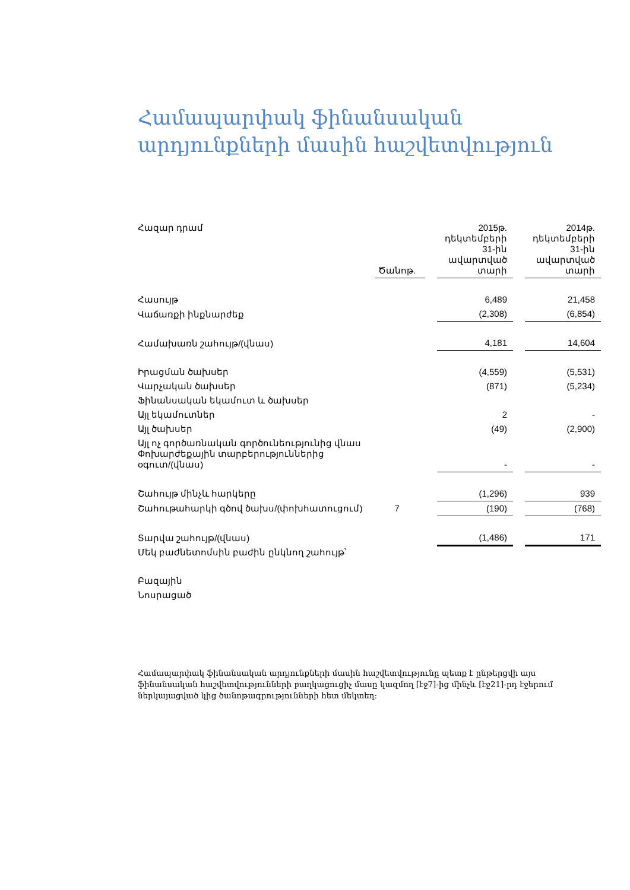Համապարփակ ֆինանսական
արդյունքների մասին հաշվետվություն
| Հազար դրամ | Ծանոթ. | | 2015թ. դեկտեմբերի 31-ին ավարտված տարի | | 2014թ. դեկտեմբերի 31-ին ավարտված տարի |
| Հասույթ | | | 6,489 | | 21,458 |
| Վաճառքի ինքնարժեք | | | (2,308) | | (6,854) |
| Համախառն շահույթ/(վնաս) | | | 4,181 | | 14,604 |
| Իրացման ծախսեր | | | (4,559) | | (5,531) |
| Վարչական ծախսեր | | | (871) | | (5,234) |
| Ֆինանսական եկամուտ և ծախսեր | | | | | |
| Այլ եկամուտներ | | | 2 | | - |
| Այլ ծախսեր | | | (49) | | (2,900) |
| Այլ ոչ գործառնական գործունեությունից վնաս Փոխարժեքային տարբերություններից օգուտ/(վնաս) | | | - | | - |
| Շահույթ մինչև հարկերը | | | (1,296) | | 939 |
| Շահութահարկի գծով ծախս/(փոխհատուցում) | 7 | | (190) | | (768) |
| Տարվա շահույթ/(վնաս) | | | (1,486) | | 171 |
| Մեկ բաժնետոմսին բաժին ընկնող շահույթ՝ | | | | | |
| Բազային | | | | | |
| Նոսրացած | | | | | |
Համապարփակ ֆինանսական արդյունքների մասին հաշվետվությունը պետք է ընթերցվի այս ֆինանսական հաշվետվությունների բաղկացուցիչ մասը կազմող [էջ7]-ից մինչև [էջ21]-րդ էջերում ներկայացված կից ծանոթագրությունների հետ մեկտեղ: